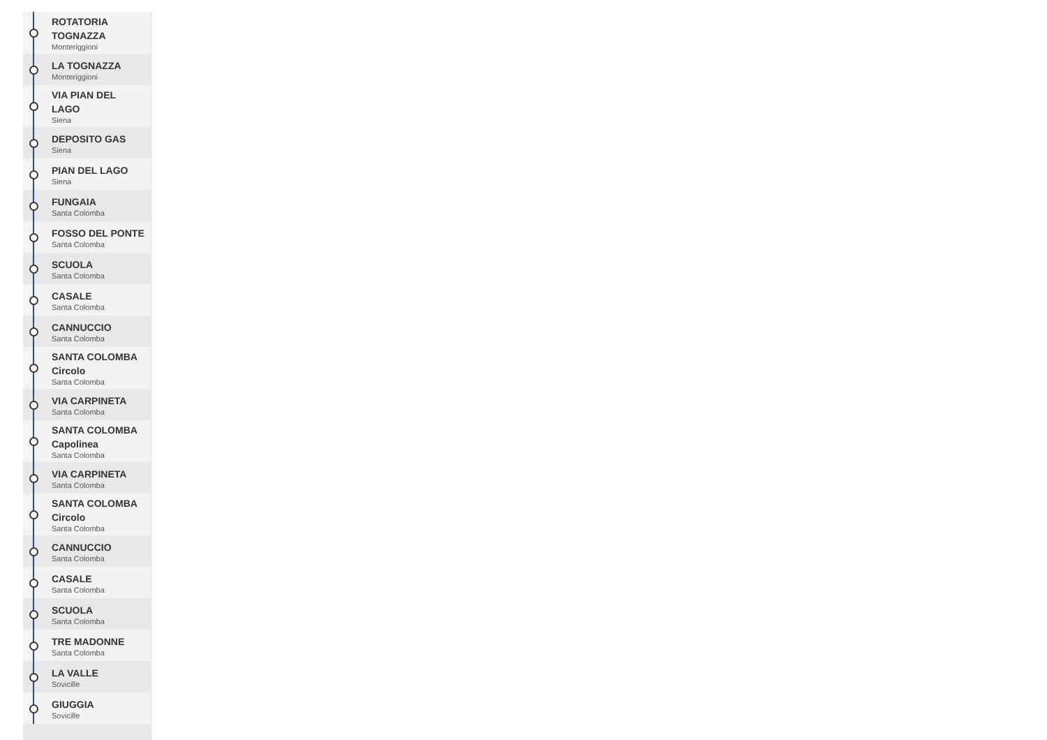ROTATORIA TOGNAZZA
Monteriggioni
LA TOGNAZZA
Monteriggioni
VIA PIAN DEL LAGO
Siena
DEPOSITO GAS
Siena
PIAN DEL LAGO
Siena
FUNGAIA
Santa Colomba
FOSSO DEL PONTE
Santa Colomba
SCUOLA
Santa Colomba
CASALE
Santa Colomba
CANNUCCIO
Santa Colomba
SANTA COLOMBA Circolo
Santa Colomba
VIA CARPINETA
Santa Colomba
SANTA COLOMBA Capolinea
Santa Colomba
VIA CARPINETA
Santa Colomba
SANTA COLOMBA Circolo
Santa Colomba
CANNUCCIO
Santa Colomba
CASALE
Santa Colomba
SCUOLA
Santa Colomba
TRE MADONNE
Santa Colomba
LA VALLE
Sovicille
GIUGGIA
Sovicille